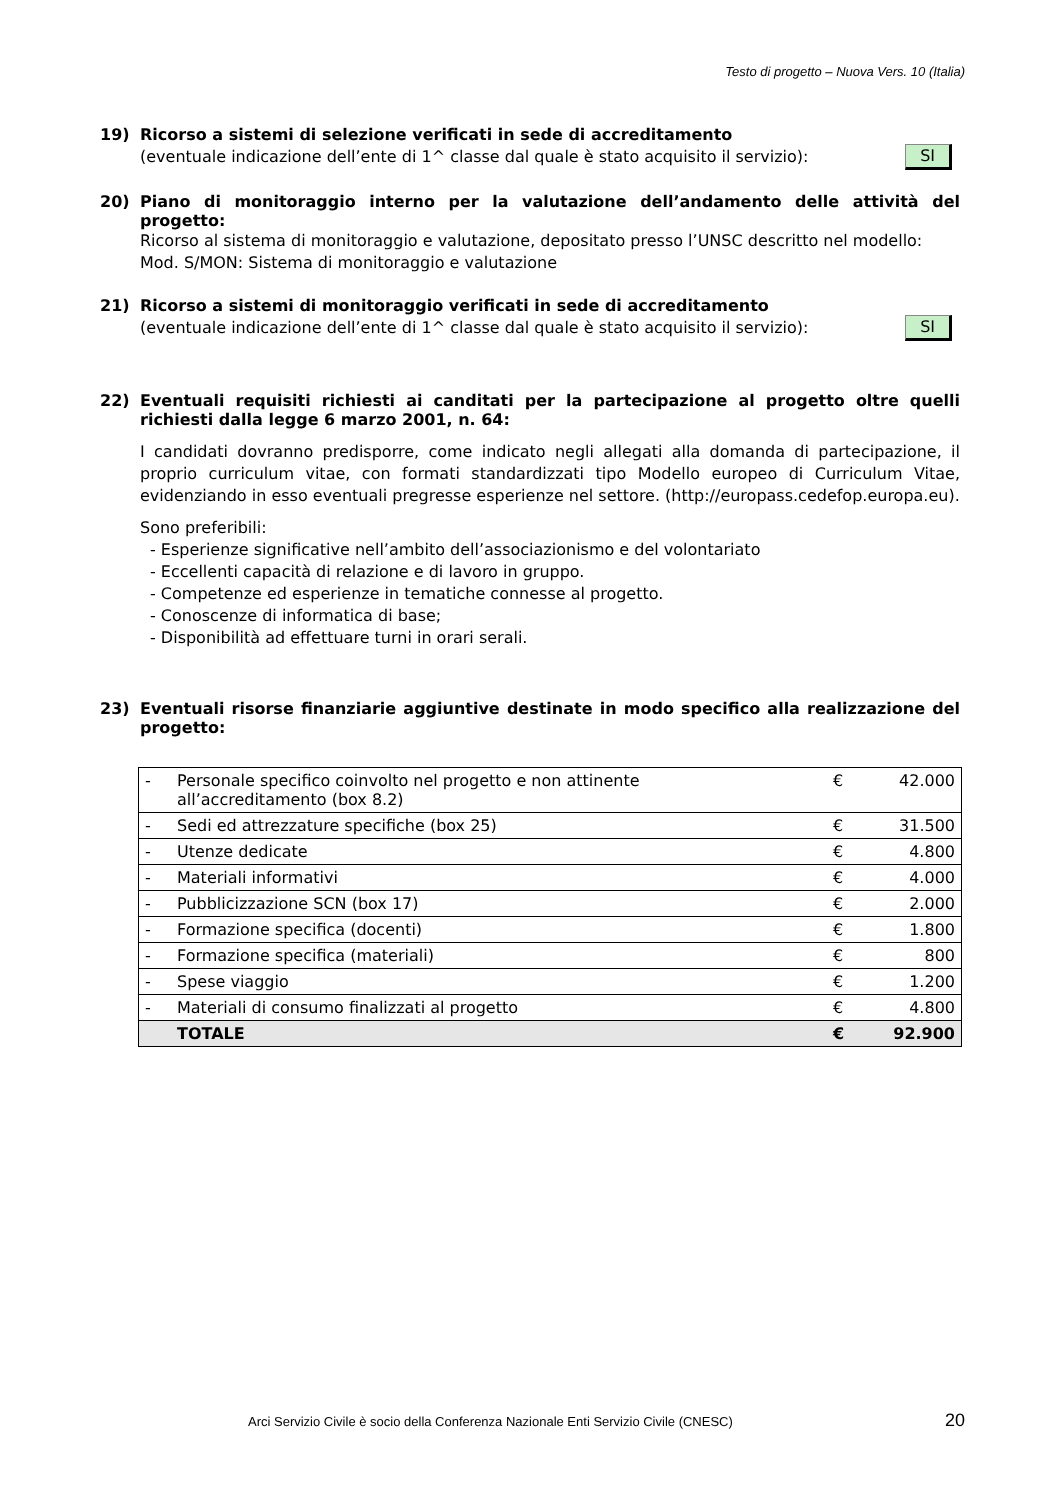Testo di progetto – Nuova Vers. 10 (Italia)
19) Ricorso a sistemi di selezione verificati in sede di accreditamento
(eventuale indicazione dell’ente di 1^ classe dal quale è stato acquisito il servizio): SI
20) Piano di monitoraggio interno per la valutazione dell’andamento delle attività del progetto:
Ricorso al sistema di monitoraggio e valutazione, depositato presso l’UNSC descritto nel modello: Mod. S/MON: Sistema di monitoraggio e valutazione
21) Ricorso a sistemi di monitoraggio verificati in sede di accreditamento
(eventuale indicazione dell’ente di 1^ classe dal quale è stato acquisito il servizio): SI
22) Eventuali requisiti richiesti ai canditati per la partecipazione al progetto oltre quelli richiesti dalla legge 6 marzo 2001, n. 64:
I candidati dovranno predisporre, come indicato negli allegati alla domanda di partecipazione, il proprio curriculum vitae, con formati standardizzati tipo Modello europeo di Curriculum Vitae, evidenziando in esso eventuali pregresse esperienze nel settore. (http://europass.cedefop.europa.eu).
Sono preferibili:
- Esperienze significative nell’ambito dell’associazionismo e del volontariato
- Eccellenti capacità di relazione e di lavoro in gruppo.
- Competenze ed esperienze in tematiche connesse al progetto.
- Conoscenze di informatica di base;
- Disponibilità ad effettuare turni in orari serali.
23) Eventuali risorse finanziarie aggiuntive destinate in modo specifico alla realizzazione del progetto:
| - | Personale specifico coinvolto nel progetto e non attinente all’accreditamento (box 8.2) | € | 42.000 |
| - | Sedi ed attrezzature specifiche (box 25) | € | 31.500 |
| - | Utenze dedicate | € | 4.800 |
| - | Materiali informativi | € | 4.000 |
| - | Pubblicizzazione SCN (box 17) | € | 2.000 |
| - | Formazione specifica (docenti) | € | 1.800 |
| - | Formazione specifica (materiali) | € | 800 |
| - | Spese viaggio | € | 1.200 |
| - | Materiali di consumo finalizzati al progetto | € | 4.800 |
| | TOTALE | € | 92.900 |
Arci Servizio Civile è socio della Conferenza Nazionale Enti Servizio Civile (CNESC)
20